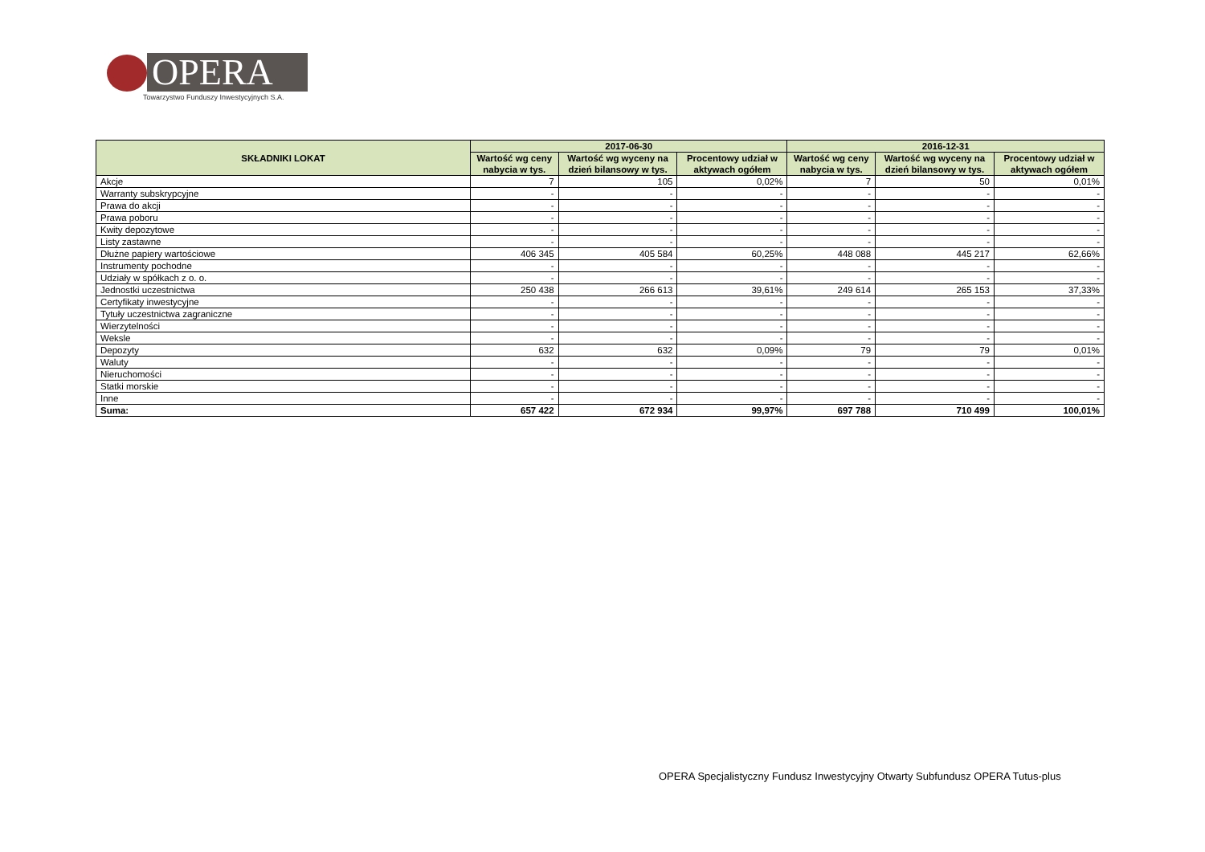OPERA
Towarzystwo Funduszy Inwestycyjnych S.A.
| SKŁADNIKI LOKAT | 2017-06-30 | | | 2016-12-31 | | |
| --- | --- | --- | --- | --- | --- | --- |
| | Wartość wg ceny nabycia w tys. | Wartość wg wyceny na dzień bilansowy w tys. | Procentowy udział w aktywach ogółem | Wartość wg ceny nabycia w tys. | Wartość wg wyceny na dzień bilansowy w tys. | Procentowy udział w aktywach ogółem |
| Akcje | 7 | 105 | 0,02% | 7 | 50 | 0,01% |
| Warranty subskrypcyjne | - | - | - | - | - | - |
| Prawa do akcji | - | - | - | - | - | - |
| Prawa poboru | - | - | - | - | - | - |
| Kwity depozytowe | - | - | - | - | - | - |
| Listy zastawne | - | - | - | - | - | - |
| Dłużne papiery wartościowe | 406 345 | 405 584 | 60,25% | 448 088 | 445 217 | 62,66% |
| Instrumenty pochodne | - | - | - | - | - | - |
| Udziały w spółkach z o. o. | - | - | - | - | - | - |
| Jednostki uczestnictwa | 250 438 | 266 613 | 39,61% | 249 614 | 265 153 | 37,33% |
| Certyfikaty inwestycyjne | - | - | - | - | - | - |
| Tytuły uczestnictwa zagraniczne | - | - | - | - | - | - |
| Wierzytelności | - | - | - | - | - | - |
| Weksle | - | - | - | - | - | - |
| Depozyty | 632 | 632 | 0,09% | 79 | 79 | 0,01% |
| Waluty | - | - | - | - | - | - |
| Nieruchomości | - | - | - | - | - | - |
| Statki morskie | - | - | - | - | - | - |
| Inne | - | - | - | - | - | - |
| Suma: | 657 422 | 672 934 | 99,97% | 697 788 | 710 499 | 100,01% |
OPERA Specjalistyczny Fundusz Inwestycyjny Otwarty Subfundusz OPERA Tutus-plus